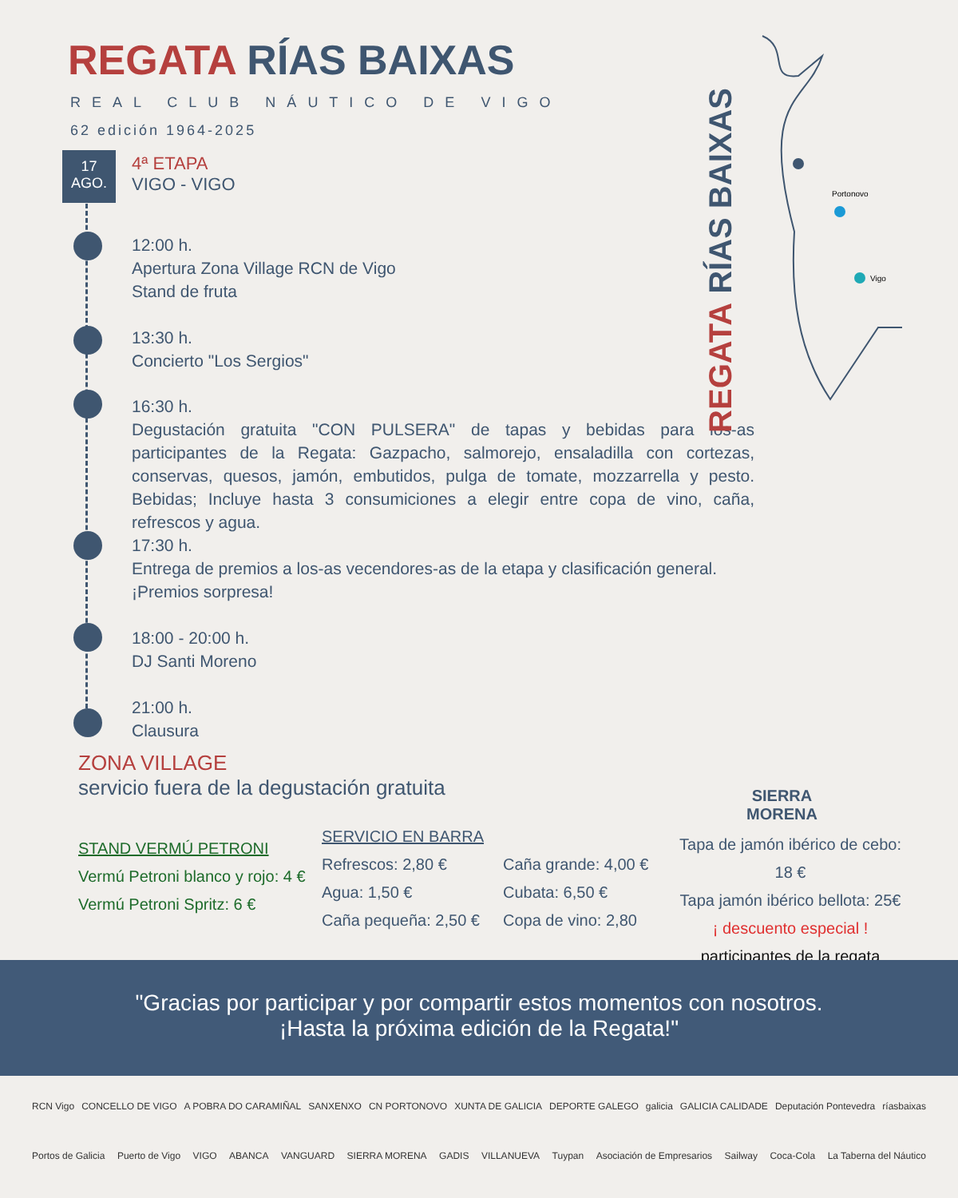REGATA RÍAS BAIXAS
REAL CLUB NÁUTICO DE VIGO
62 edición 1964-2025
17
AGO.
4ª ETAPA
VIGO - VIGO
12:00 h.
Apertura Zona Village RCN de Vigo
Stand de fruta
13:30 h.
Concierto "Los Sergios"
16:30 h.
Degustación gratuita "CON PULSERA" de tapas y bebidas para los-as participantes de la Regata: Gazpacho, salmorejo, ensaladilla con cortezas, conservas, quesos, jamón, embutidos, pulga de tomate, mozzarrella y pesto. Bebidas; Incluye hasta 3 consumiciones a elegir entre copa de vino, caña, refrescos y agua.
17:30 h.
Entrega de premios a los-as vecendores-as de la etapa y clasificación general.
¡Premios sorpresa!
18:00 - 20:00 h.
DJ Santi Moreno
21:00 h.
Clausura
REGATA RÍAS BAIXAS
Vigo
Portonovo
ZONA VILLAGE
servicio fuera de la degustación gratuita
SIERRA
MORENA
STAND VERMÚ PETRONI
Vermú Petroni blanco y rojo: 4 €
Vermú Petroni Spritz: 6 €
SERVICIO EN BARRA
Refrescos: 2,80 €
Agua: 1,50 €
Caña pequeña: 2,50 €
Caña grande: 4,00 €
Cubata: 6,50 €
Copa de vino: 2,80
Tapa de jamón ibérico de cebo: 18 €
Tapa jamón ibérico bellota: 25€
¡ descuento especial !
participantes de la regata
"Gracias por participar y por compartir estos momentos con nosotros.
¡Hasta la próxima edición de la Regata!"
RCN Vigo CONCELLO DE VIGO A POBRA DO CARAMIÑAL SANXENXO CN PORTONOVO XUNTA DE GALICIA DEPORTE GALEGO galicia GALICIA CALIDADE Deputación Pontevedra ríasbaixas
Portos de Galicia Puerto de Vigo VIGO ABANCA VANGUARD SIERRA MORENA GADIS VILLANUEVA Tuypan Asociación de Empresarios Sailway Coca-Cola La Taberna del Náutico